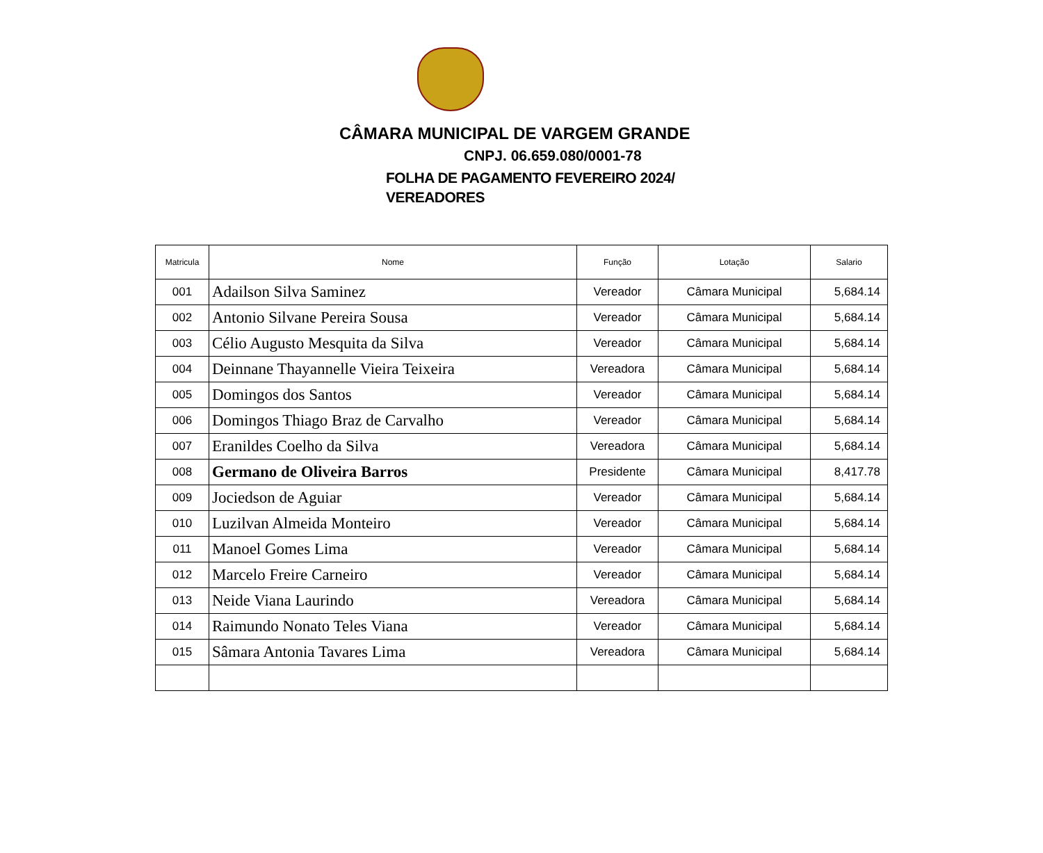CÂMARA MUNICIPAL DE VARGEM GRANDE
CNPJ. 06.659.080/0001-78
FOLHA DE PAGAMENTO FEVEREIRO 2024/
VEREADORES
| Matricula | Nome | Função | Lotação | Salario |
| --- | --- | --- | --- | --- |
| 001 | Adailson Silva Saminez | Vereador | Câmara Municipal | 5,684.14 |
| 002 | Antonio Silvane Pereira Sousa | Vereador | Câmara Municipal | 5,684.14 |
| 003 | Célio Augusto Mesquita da Silva | Vereador | Câmara Municipal | 5,684.14 |
| 004 | Deinnane Thayannelle Vieira Teixeira | Vereadora | Câmara Municipal | 5,684.14 |
| 005 | Domingos dos Santos | Vereador | Câmara Municipal | 5,684.14 |
| 006 | Domingos Thiago Braz de Carvalho | Vereador | Câmara Municipal | 5,684.14 |
| 007 | Eranildes Coelho da Silva | Vereadora | Câmara Municipal | 5,684.14 |
| 008 | Germano de Oliveira Barros | Presidente | Câmara Municipal | 8,417.78 |
| 009 | Jociedson de Aguiar | Vereador | Câmara Municipal | 5,684.14 |
| 010 | Luzilvan Almeida Monteiro | Vereador | Câmara Municipal | 5,684.14 |
| 011 | Manoel Gomes Lima | Vereador | Câmara Municipal | 5,684.14 |
| 012 | Marcelo Freire Carneiro | Vereador | Câmara Municipal | 5,684.14 |
| 013 | Neide Viana Laurindo | Vereadora | Câmara Municipal | 5,684.14 |
| 014 | Raimundo Nonato Teles Viana | Vereador | Câmara Municipal | 5,684.14 |
| 015 | Sâmara Antonia Tavares Lima | Vereadora | Câmara Municipal | 5,684.14 |